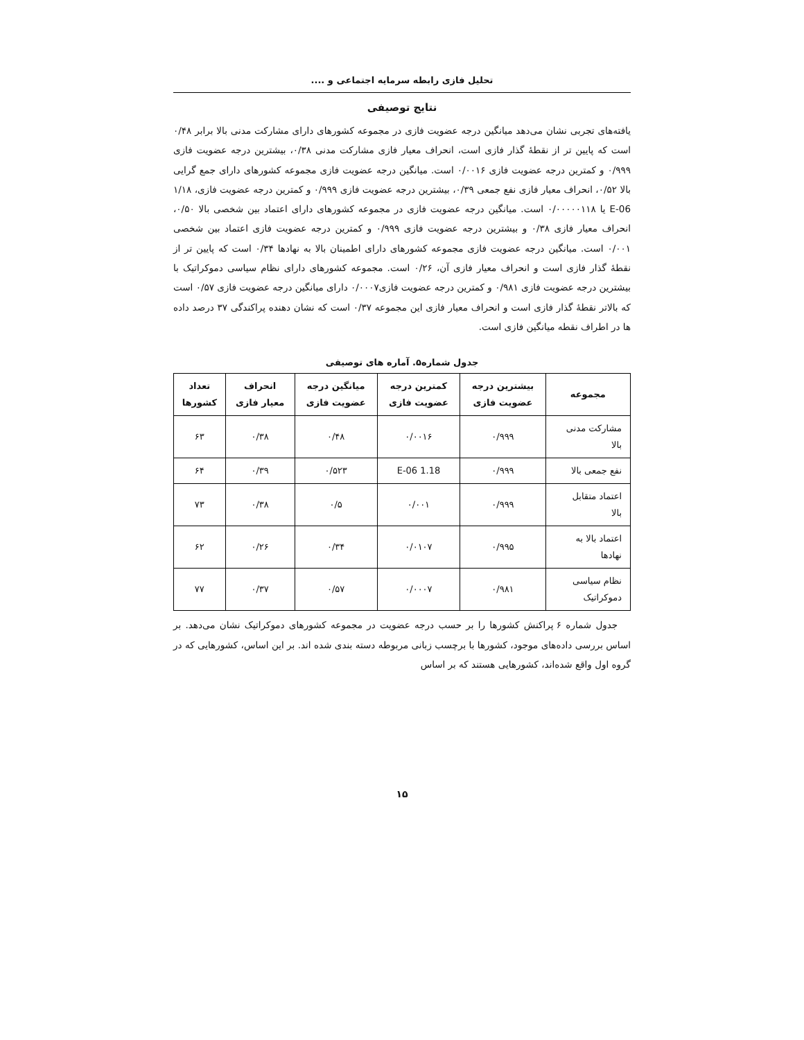تحلیل فازی رابطه سرمایه اجتماعی و ....
نتایج توصیفی
یافته‌های تجربی نشان می‌دهد میانگین درجه عضویت فازی در مجموعه کشورهای دارای مشارکت مدنی بالا برابر ۰/۴۸ است که پایین تر از نقطهٔ گذار فازی است، انحراف معیار فازی مشارکت مدنی ۰/۳۸، بیشترین درجه عضویت فازی ۰/۹۹۹ و کمترین درجه عضویت فازی ۰/۰۰۱۶ است. میانگین درجه عضویت فازی مجموعه کشورهای دارای جمع گرایی بالا ۰/۵۲، انحراف معیار فازی نفع جمعی ۰/۳۹، بیشترین درجه عضویت فازی ۰/۹۹۹ و کمترین درجه عضویت فازی، ۱/۱۸ E-06 یا ۰/۰۰۰۰۰۱۱۸ است. میانگین درجه عضویت فازی در مجموعه کشورهای دارای اعتماد بین شخصی بالا ۰/۵۰، انحراف معیار فازی ۰/۳۸ و بیشترین درجه عضویت فازی ۰/۹۹۹ و کمترین درجه عضویت فازی اعتماد بین شخصی ۰/۰۰۱ است. میانگین درجه عضویت فازی مجموعه کشورهای دارای اطمینان بالا به نهادها ۰/۳۴ است که پایین تر از نقطهٔ گذار فازی است و انحراف معیار فازی آن، ۰/۲۶ است. مجموعه کشورهای دارای نظام سیاسی دموکراتیک با بیشترین درجه عضویت فازی ۰/۹۸۱ و کمترین درجه عضویت فازی۰/۰۰۰۷ دارای میانگین درجه عضویت فازی ۰/۵۷ است که بالاتر نقطهٔ گذار فازی است و انحراف معیار فازی این مجموعه ۰/۳۷ است که نشان دهنده پراکندگی ۳۷ درصد داده ها در اطراف نقطه میانگین فازی است.
جدول شماره۵. آماره های توصیفی
| مجموعه | بیشترین درجه عضویت فازی | کمترین درجه عضویت فازی | میانگین درجه عضویت فازی | انحراف معیار فازی | تعداد کشورها |
| --- | --- | --- | --- | --- | --- |
| مشارکت مدنی بالا | ۰/۹۹۹ | ۰/۰۰۱۶ | ۰/۴۸ | ۰/۳۸ | ۶۳ |
| نفع جمعی بالا | ۰/۹۹۹ | 1.18 E-06 | ۰/۵۲۳ | ۰/۳۹ | ۶۴ |
| اعتماد متقابل بالا | ۰/۹۹۹ | ۰/۰۰۱ | ۰/۵ | ۰/۳۸ | ۷۳ |
| اعتماد بالا به نهادها | ۰/۹۹۵ | ۰/۰۱۰۷ | ۰/۳۴ | ۰/۲۶ | ۶۲ |
| نظام سیاسی دموکراتیک | ۰/۹۸۱ | ۰/۰۰۰۷ | ۰/۵۷ | ۰/۳۷ | ۷۷ |
جدول شماره ۶ پراکنش کشورها را بر حسب درجه عضویت در مجموعه کشورهای دموکراتیک نشان می‌دهد. بر اساس بررسی داده‌های موجود، کشورها با برچسب زبانی مربوطه دسته بندی شده اند. بر این اساس، کشورهایی که در گروه اول واقع شده‌اند، کشورهایی هستند که بر اساس
۱۵